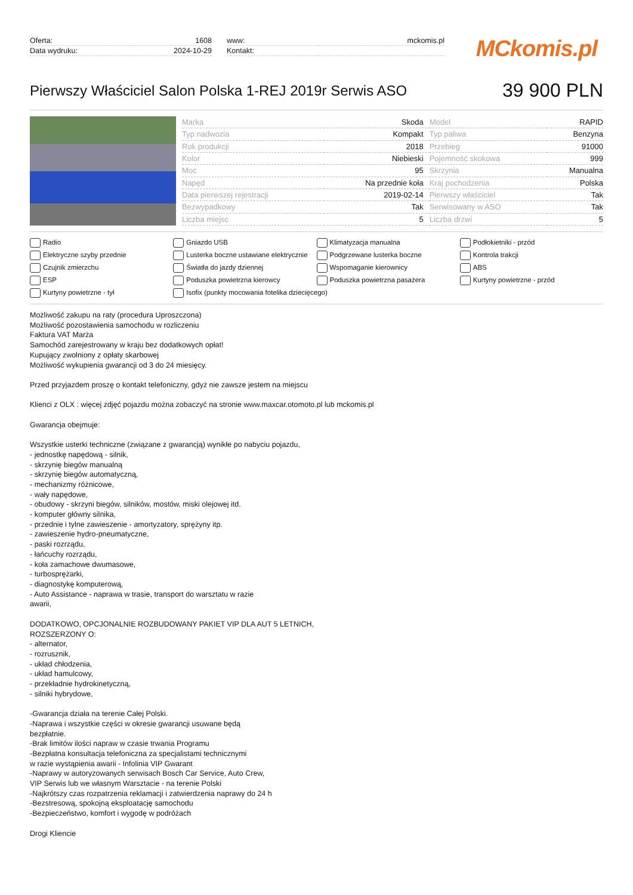| Oferta: | 1608 |
| Data wydruku: | 2024-10-29 |
| www: | mckomis.pl |
| Kontakt: | |
MCkomis.pl
Pierwszy Właściciel Salon Polska 1-REJ 2019r Serwis ASO
39 900 PLN
| Marka | Skoda | Model | RAPID |
| Typ nadwozia | Kompakt | Typ paliwa | Benzyna |
| Rok produkcji | 2018 | Przebieg | 91000 |
| Kolor | Niebieski | Pojemność skokowa | 999 |
| Moc | 95 | Skrzynia | Manualna |
| Napęd | Na przednie koła | Kraj pochodzenia | Polska |
| Data pierwszej rejestracji | 2019-02-14 | Pierwszy właściciel | Tak |
| Bezwypadkowy | Tak | Serwisowany w ASO | Tak |
| Liczba miejsc | 5 | Liczba drzwi | 5 |
Radio Gniazdo USB Klimatyzacja manualna Podłokietniki - przód Elektryczne szyby przednie Lusterka boczne ustawiane elektrycznie Podgrzewane lusterka boczne Kontrola trakcji Czujnik zmierzchu Światła do jazdy dziennej Wspomaganie kierownicy ABS ESP Poduszka powietrzna kierowcy Poduszka powietrzna pasażera Kurtyny powietrzne - przód Kurtyny powietrzne - tył Isofix (punkty mocowania fotelika dziecięcego)
Możliwość zakupu na raty (procedura Uproszczona)
Możliwość pozostawienia samochodu w rozliczeniu
Faktura VAT Marża
Samochód zarejestrowany w kraju bez dodatkowych opłat!
Kupujący zwolniony z opłaty skarbowej
Możliwość wykupienia gwarancji od 3 do 24 miesięcy.
Przed przyjazdem proszę o kontakt telefoniczny, gdyż nie zawsze jestem na miejscu
Klienci z OLX : więcej zdjęć pojazdu można zobaczyć na stronie www.maxcar.otomoto.pl lub mckomis.pl
Gwarancja obejmuje:
Wszystkie usterki techniczne (związane z gwarancją) wynikłe po nabyciu pojazdu,
- jednostkę napędową - silnik,
- skrzynię biegów manualną
- skrzynię biegów automatyczną,
- mechanizmy różnicowe,
- wały napędowe,
- obudowy - skrzyni biegów, silników, mostów, miski olejowej itd.
- komputer główny silnika,
- przednie i tylne zawieszenie - amortyzatory, sprężyny itp.
- zawieszenie hydro-pneumatyczne,
- paski rozrządu,
- łańcuchy rozrządu,
- koła zamachowe dwumasowe,
- turbosprężarki,
- diagnostykę komputerową,
- Auto Assistance - naprawa w trasie, transport do warsztatu w razie
awarii,
DODATKOWO, OPCJONALNIE ROZBUDOWANY PAKIET VIP DLA AUT 5 LETNICH,
ROZSZERZONY O:
- alternator,
- rozrusznik,
- układ chłodzenia,
- układ hamulcowy,
- przekładnie hydrokinetyczną,
- silniki hybrydowe,
-Gwarancja działa na terenie Całej Polski.
-Naprawa i wszystkie części w okresie gwarancji usuwane będą
bezpłatnie.
-Brak limitów ilości napraw w czasie trwania Programu
-Bezpłatna konsultacja telefoniczna za specjalistami technicznymi
w razie wystąpienia awarii - Infolinia VIP Gwarant
-Naprawy w autoryzowanych serwisach Bosch Car Service, Auto Crew,
VIP Serwis lub we własnym Warsztacie - na terenie Polski
-Najkrótszy czas rozpatrzenia reklamacji i zatwierdzenia naprawy do 24 h
-Bezstresową, spokojną eksploatację samochodu
-Bezpieczeństwo, komfort i wygodę w podróżach
Drogi Kliencie